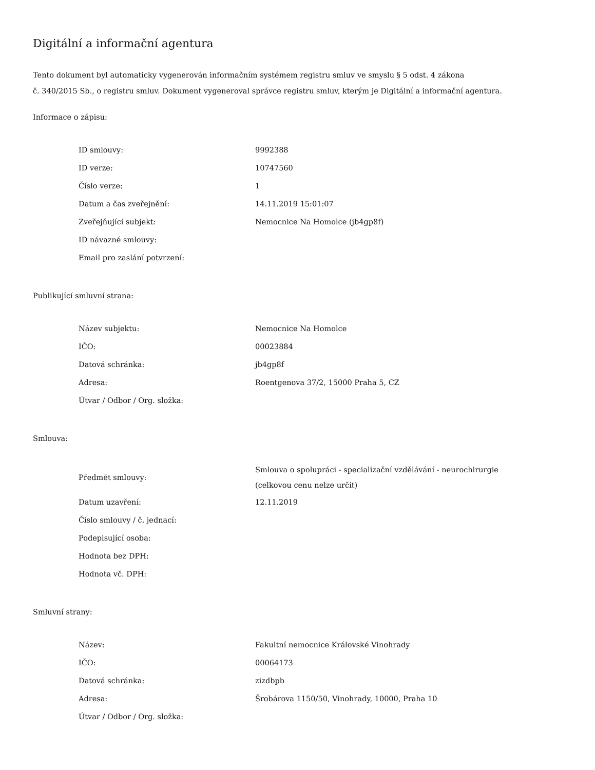Digitální a informační agentura
Tento dokument byl automaticky vygenerován informačním systémem registru smluv ve smyslu § 5 odst. 4 zákona
č. 340/2015 Sb., o registru smluv. Dokument vygeneroval správce registru smluv, kterým je Digitální a informační agentura.
Informace o zápisu:
| ID smlouvy: | 9992388 |
| ID verze: | 10747560 |
| Číslo verze: | 1 |
| Datum a čas zveřejnění: | 14.11.2019 15:01:07 |
| Zveřejňující subjekt: | Nemocnice Na Homolce (jb4gp8f) |
| ID návazné smlouvy: | |
| Email pro zaslání potvrzení: | |
Publikující smluvní strana:
| Název subjektu: | Nemocnice Na Homolce |
| IČO: | 00023884 |
| Datová schránka: | jb4gp8f |
| Adresa: | Roentgenova 37/2, 15000 Praha 5, CZ |
| Útvar / Odbor / Org. složka: | |
Smlouva:
| Předmět smlouvy: | Smlouva o spolupráci - specializační vzdělávání - neurochirurgie (celkovou cenu nelze určit) |
| Datum uzavření: | 12.11.2019 |
| Číslo smlouvy / č. jednací: | |
| Podepisující osoba: | |
| Hodnota bez DPH: | |
| Hodnota vč. DPH: | |
Smluvní strany:
| Název: | Fakultní nemocnice Královské Vinohrady |
| IČO: | 00064173 |
| Datová schránka: | zizdbpb |
| Adresa: | Šrobárova 1150/50, Vinohrady, 10000, Praha 10 |
| Útvar / Odbor / Org. složka: | |